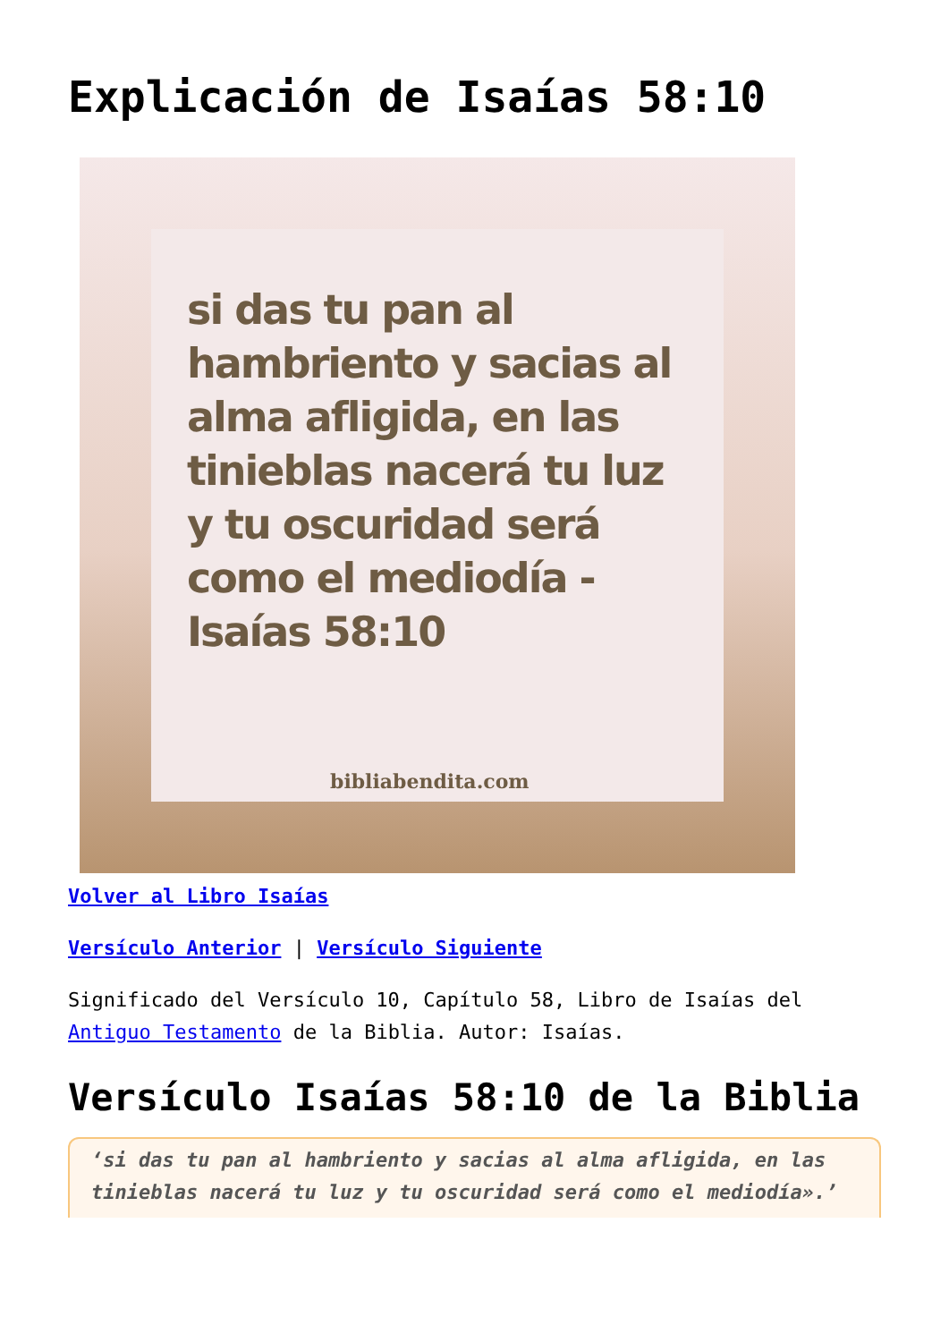Explicación de Isaías 58:10
si das tu pan al hambriento y sacias al alma afligida, en las tinieblas nacerá tu luz y tu oscuridad será como el mediodía -Isaías 58:10
bibliabendita.com
Volver al Libro Isaías
Versículo Anterior | Versículo Siguiente
Significado del Versículo 10, Capítulo 58, Libro de Isaías del Antiguo Testamento de la Biblia. Autor: Isaías.
Versículo Isaías 58:10 de la Biblia
‘si das tu pan al hambriento y sacias al alma afligida, en las tinieblas nacerá tu luz y tu oscuridad será como el mediodía».’